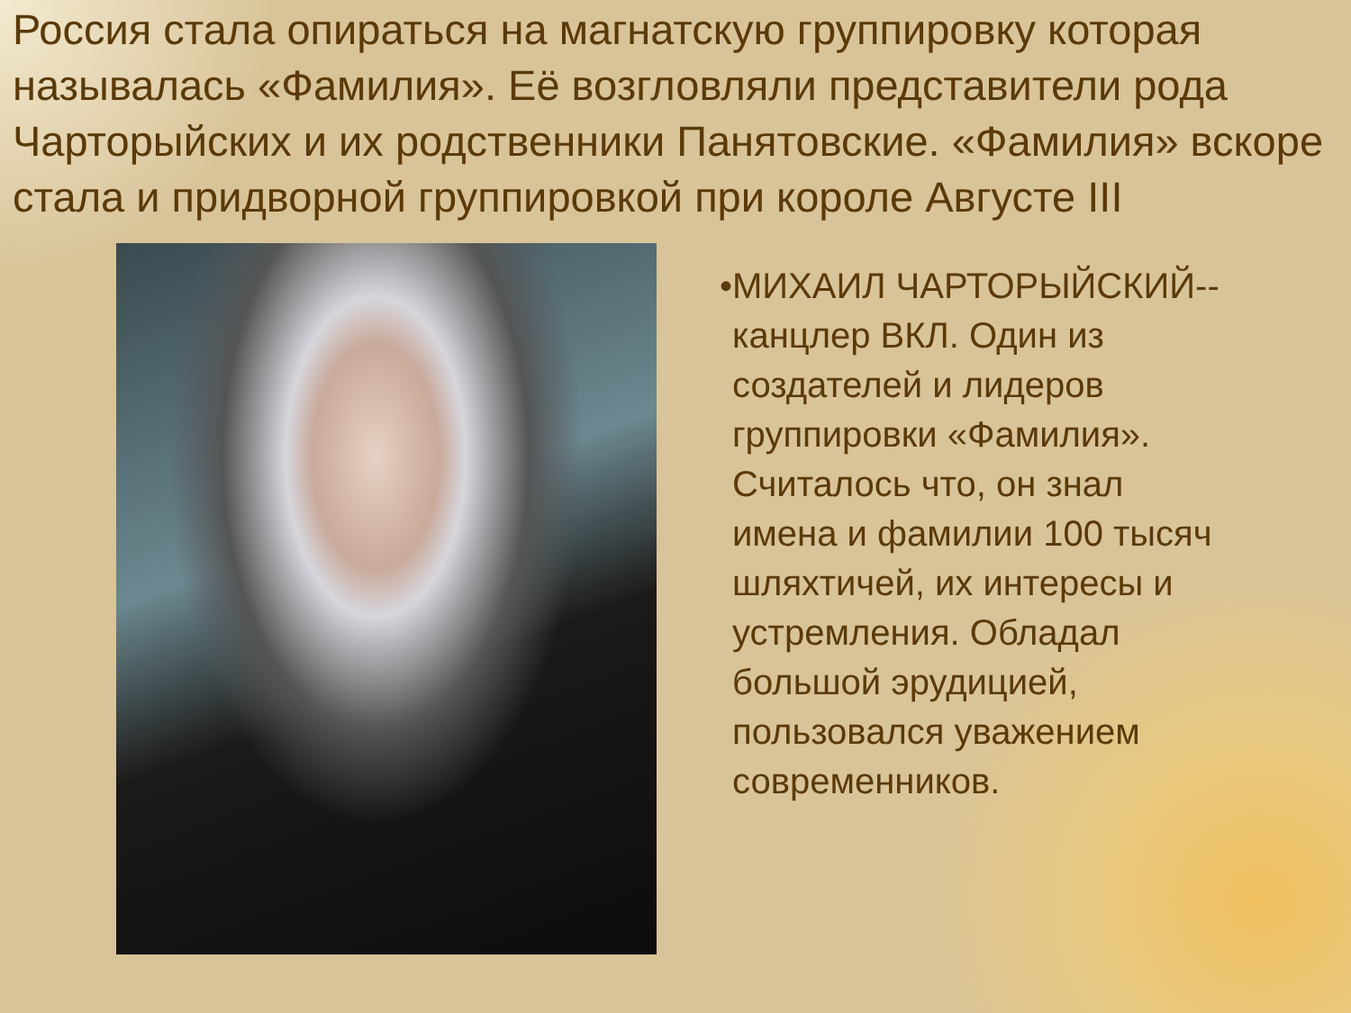Россия стала опираться на магнатскую группировку которая называлась «Фамилия». Её возгловляли представители рода Чарторыйских и их родственники Панятовские. «Фамилия» вскоре стала и придворной группировкой при короле Августе III
• МИХАИЛ ЧАРТОРЫЙСКИЙ-- канцлер ВКЛ. Один из создателей и лидеров группировки «Фамилия». Считалось что, он знал имена и фамилии 100 тысяч шляхтичей, их интересы и устремления. Обладал большой эрудицией, пользовался уважением современников.